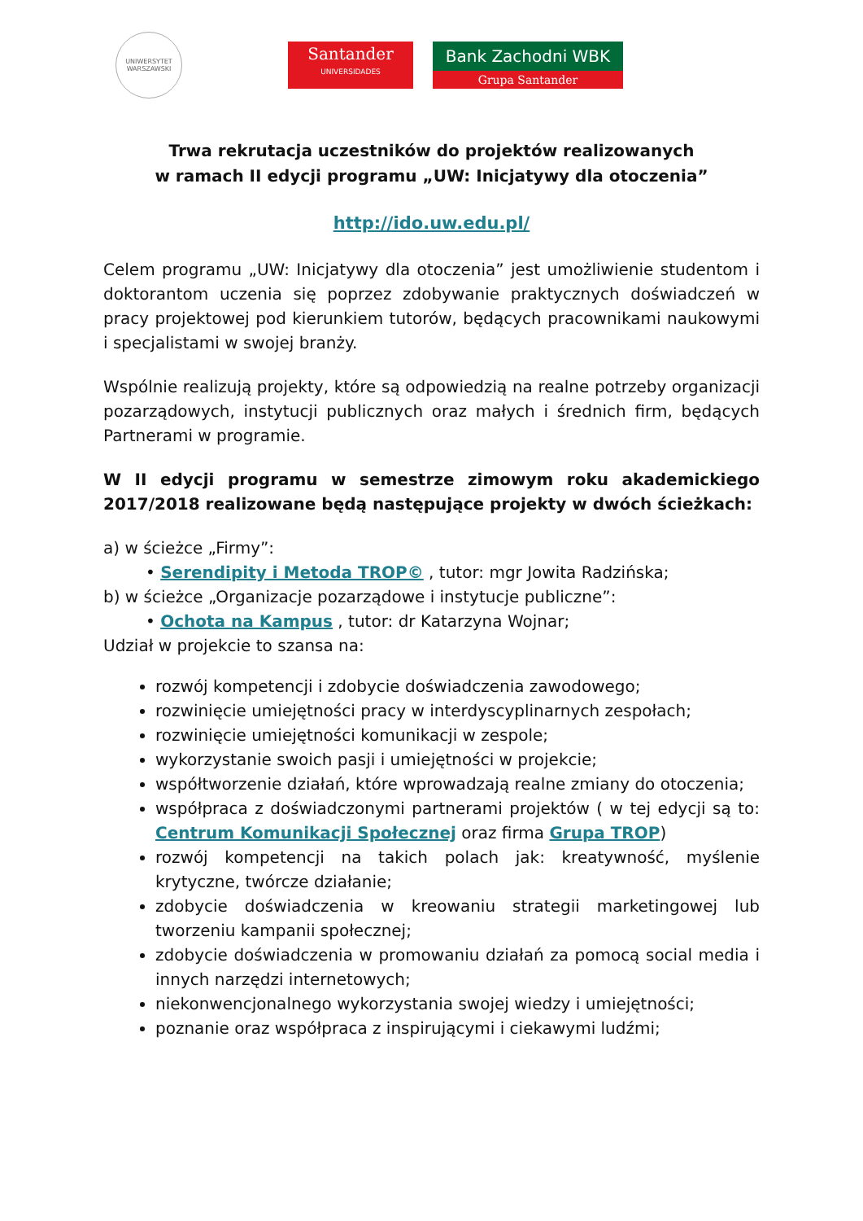UNIWERSYTET
WARSZAWSKI
Santander
UNIVERSIDADES
Bank Zachodni WBK
Grupa Santander
Trwa rekrutacja uczestników do projektów realizowanych
w ramach II edycji programu „UW: Inicjatywy dla otoczenia”
http://ido.uw.edu.pl/
Celem programu „UW: Inicjatywy dla otoczenia” jest umożliwienie studentom i doktorantom uczenia się poprzez zdobywanie praktycznych doświadczeń w pracy projektowej pod kierunkiem tutorów, będących pracownikami naukowymi i specjalistami w swojej branży.
Wspólnie realizują projekty, które są odpowiedzią na realne potrzeby organizacji pozarządowych, instytucji publicznych oraz małych i średnich firm, będących Partnerami w programie.
W II edycji programu w semestrze zimowym roku akademickiego 2017/2018 realizowane będą następujące projekty w dwóch ścieżkach:
a) w ścieżce „Firmy”:
• Serendipity i Metoda TROP© , tutor: mgr Jowita Radzińska;
b) w ścieżce „Organizacje pozarządowe i instytucje publiczne”:
• Ochota na Kampus , tutor: dr Katarzyna Wojnar;
Udział w projekcie to szansa na:
rozwój kompetencji i zdobycie doświadczenia zawodowego;
rozwinięcie umiejętności pracy w interdyscyplinarnych zespołach;
rozwinięcie umiejętności komunikacji w zespole;
wykorzystanie swoich pasji i umiejętności w projekcie;
współtworzenie działań, które wprowadzają realne zmiany do otoczenia;
współpraca z doświadczonymi partnerami projektów ( w tej edycji są to: Centrum Komunikacji Społecznej oraz firma Grupa TROP)
rozwój kompetencji na takich polach jak: kreatywność, myślenie krytyczne, twórcze działanie;
zdobycie doświadczenia w kreowaniu strategii marketingowej lub tworzeniu kampanii społecznej;
zdobycie doświadczenia w promowaniu działań za pomocą social media i innych narzędzi internetowych;
niekonwencjonalnego wykorzystania swojej wiedzy i umiejętności;
poznanie oraz współpraca z inspirującymi i ciekawymi ludźmi;